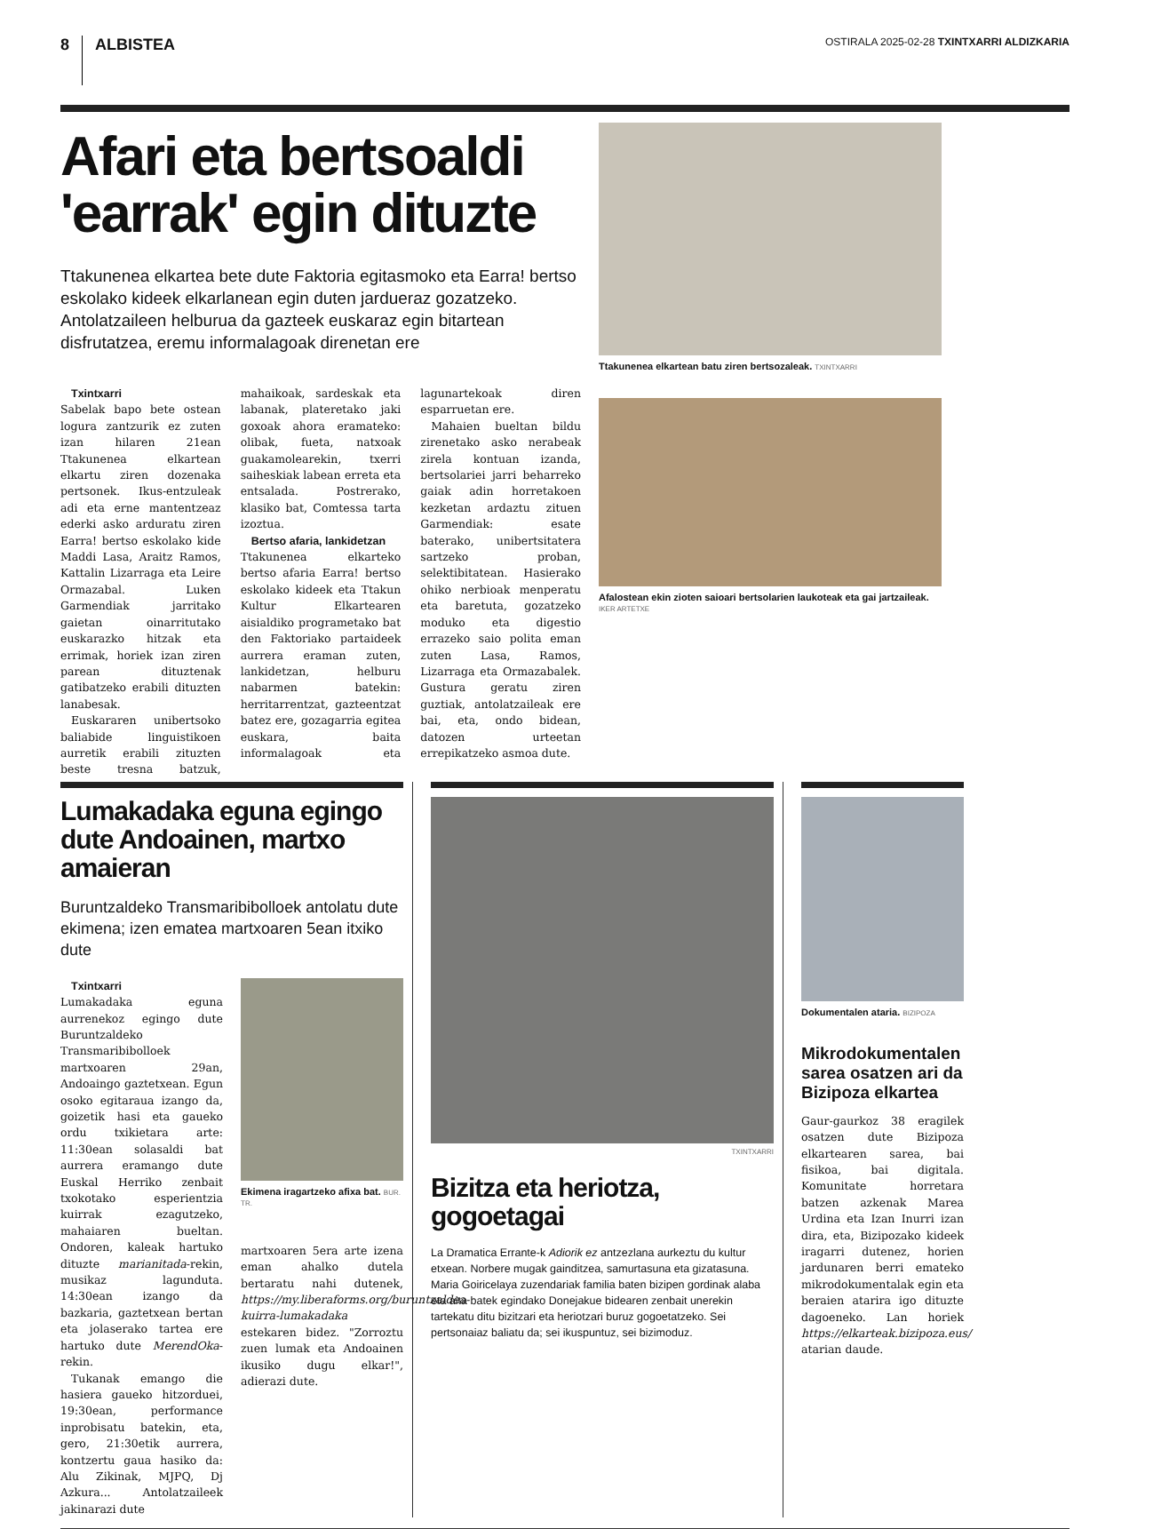8 ALBISTEA
OSTIRALA 2025-02-28 TXINTXARRI ALDIZKARIA
Afari eta bertsoaldi 'earrak' egin dituzte
Ttakunenea elkartea bete dute Faktoria egitasmoko eta Earra! bertso eskolako kideek elkarlanean egin duten jardueraz gozatzeko. Antolatzaileen helburua da gazteek euskaraz egin bitartean disfrutatzea, eremu informalagoak direnetan ere
Txintxarri
Sabelak bapo bete ostean logura zantzurik ez zuten izan hilaren 21ean Ttakunenea elkartean elkartu ziren dozenaka pertsonek. Ikus-entzuleak adi eta erne mantentzeaz ederki asko arduratu ziren Earra! bertso eskolako kide Maddi Lasa, Araitz Ramos, Kattalin Lizarraga eta Leire Ormazabal. Luken Garmendiak jarritako gaietan oinarritutako euskarazko hitzak eta errimak, horiek izan ziren parean dituztenak gatibatzeko erabili dituzten lanabesak.
Euskararen unibertsoko baliabide linguistikoen aurretik erabili zituzten beste tresna batzuk, mahaikoak, sardeskak eta labanak, plateretako jaki goxoak ahora eramateko: olibak, fueta, natxoak guakamolearekin, txerri saiheskiak labean erreta eta entsalada. Postrerako, klasiko bat, Comtessa tarta izoztua.
Bertso afaria, lankidetzan
Ttakunenea elkarteko bertso afaria Earra! bertso eskolako kideek eta Ttakun Kultur Elkartearen aisialdiko programetako bat den Faktoriako partaideek aurrera eraman zuten, lankidetzan, helburu nabarmen batekin: herritarrentzat, gazteentzat batez ere, gozagarria egitea euskara, baita informalagoak eta lagunartekoak diren esparruetan ere.
Mahaien bueltan bildu zirenetako asko nerabeak zirela kontuan izanda, bertsolariei jarri behar­reko gaiak adin horretakoen kezketan ardaztu zituen Garmendiak: esate baterako, unibertsitatera sartzeko proban, selektibitatean. Hasierako ohiko nerbioak menperatu eta baretuta, gozatzeko moduko eta digestio errazeko saio polita eman zuten Lasa, Ramos, Lizarraga eta Ormazabalek. Gustura geratu ziren guztiak, antolatzaileak ere bai, eta, ondo bidean, datozen urteetan errepikatzeko asmoa dute.
Ttakunenea elkartean batu ziren bertsozaleak. TXINTXARRI
Afalostean ekin zioten saioari bertsolarien laukoteak eta gai jartzaileak. IKER ARTETXE
Lumakadaka eguna egingo dute Andoainen, martxo amaieran
Buruntzaldeko Transmaribibolloek antolatu dute ekimena; izen ematea martxoaren 5ean itxiko dute
Txintxarri
Lumakadaka eguna aurrenekoz egingo dute Buruntzaldeko Transmaribibolloek martxoaren 29an, Andoaingo gaztetxean. Egun osoko egitaraua izango da, goizetik hasi eta gaueko ordu txikietara arte: 11:30ean solasaldi bat aurrera eramango dute Euskal Herriko zenbait txokotako esperientzia kuirrak ezagutzeko, mahaiaren bueltan. Ondoren, kaleak hartuko dituzte marianitada-rekin, musikaz lagunduta. 14:30ean izango da bazkaria, gaztetxean bertan eta jolaserako tartea ere hartuko dute MerendOka-rekin.
Tukanak emango die hasiera gaueko hitzorduei, 19:30ean, performance inprobisatu batekin, eta, gero, 21:30etik aurrera, kontzertu gaua hasiko da: Alu Zikinak, MJPQ, Dj Azkura... Antolatzaileek jakinarazi dute
Ekimena iragartzeko afixa bat. BUR. TR.
martxoaren 5era arte izena eman ahalko dutela bertaratu nahi dutenek, https://my.liberaforms.org/buruntzaldea-kuirra-lumakadaka estekaren bidez. "Zorroztu zuen lumak eta Andoainen ikusiko dugu elkar!", adierazi dute.
TXINTXARRI
Bizitza eta heriotza, gogoetagai
La Dramatica Errante-k Adiorik ez antzezlana aurkeztu du kultur etxean. Norbere mugak gainditzea, samurtasuna eta gizatasuna. Maria Goiricelaya zuzendariak familia baten bizipen gordinak alaba eta aita batek egindako Donejakue bidearen zenbait unerekin tartekatu ditu bizitzari eta heriotzari buruz gogoetatzeko. Sei pertsonaiaz baliatu da; sei ikuspuntuz, sei bizimoduz.
Dokumentalen ataria. BIZIPOZA
Mikrodokumentalen sarea osatzen ari da Bizipoza elkartea
Gaur-gaurkoz 38 eragilek osatzen dute Bizipoza elkartearen sarea, bai fisikoa, bai digitala. Komunitate horretara batzen azkenak Marea Urdina eta Izan Inurri izan dira, eta, Bizipozako kideek iragarri dutenez, horien jardunaren berri emateko mikrodokumentalak egin eta beraien atarira igo dituzte dagoeneko. Lan horiek https://elkarteak.bizipoza.eus/ atarian daude.